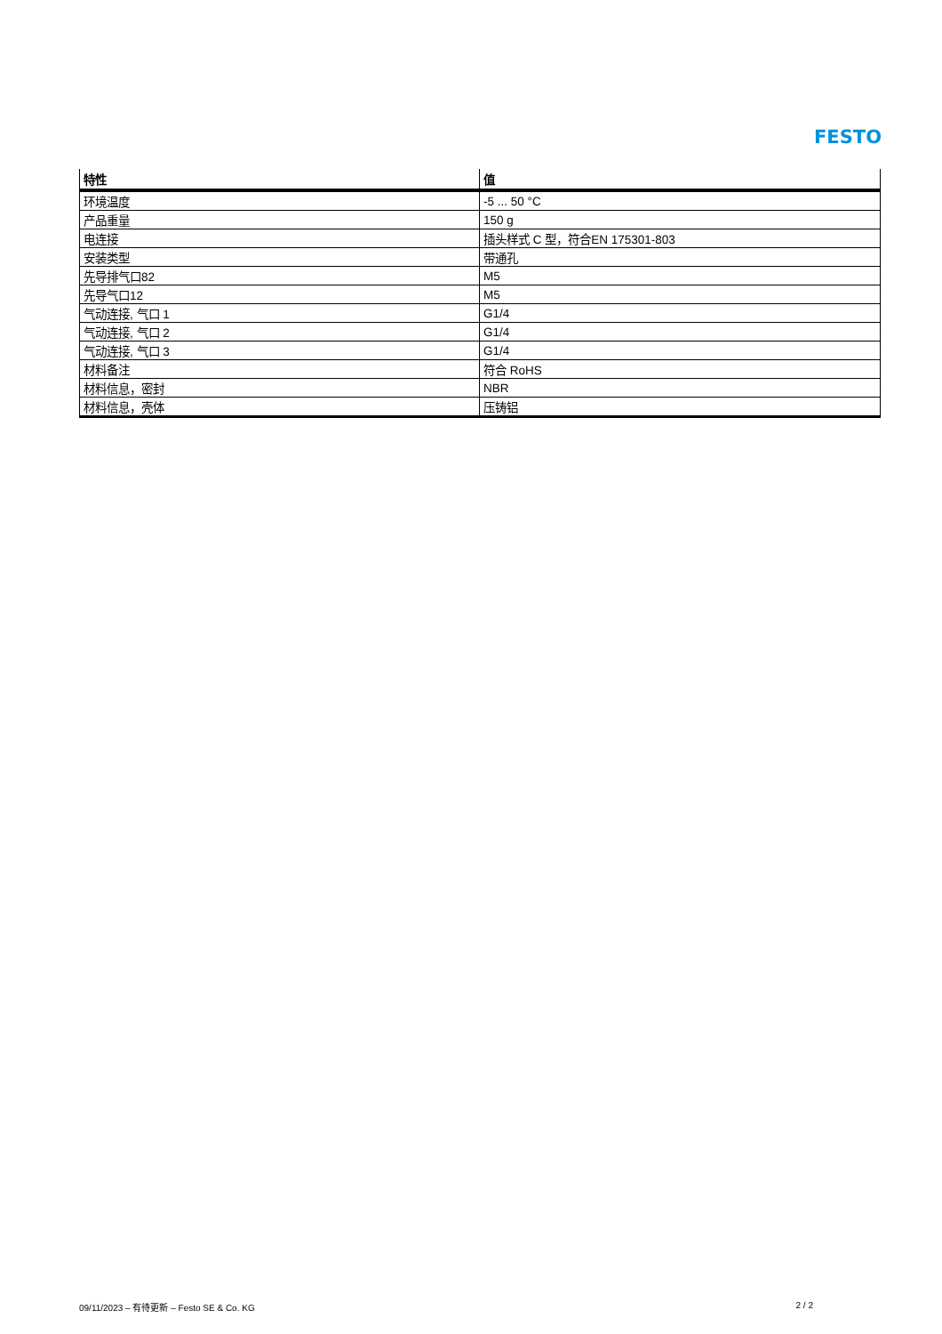FESTO
| 特性 | 值 |
| --- | --- |
| 环境温度 | -5 ... 50 °C |
| 产品重量 | 150 g |
| 电连接 | 插头样式 C 型，符合EN 175301-803 |
| 安装类型 | 带通孔 |
| 先导排气口82 | M5 |
| 先导气口12 | M5 |
| 气动连接, 气口 1 | G1/4 |
| 气动连接, 气口 2 | G1/4 |
| 气动连接, 气口 3 | G1/4 |
| 材料备注 | 符合 RoHS |
| 材料信息，密封 | NBR |
| 材料信息，壳体 | 压铸铝 |
09/11/2023 – 有待更新 – Festo SE & Co. KG 2 / 2